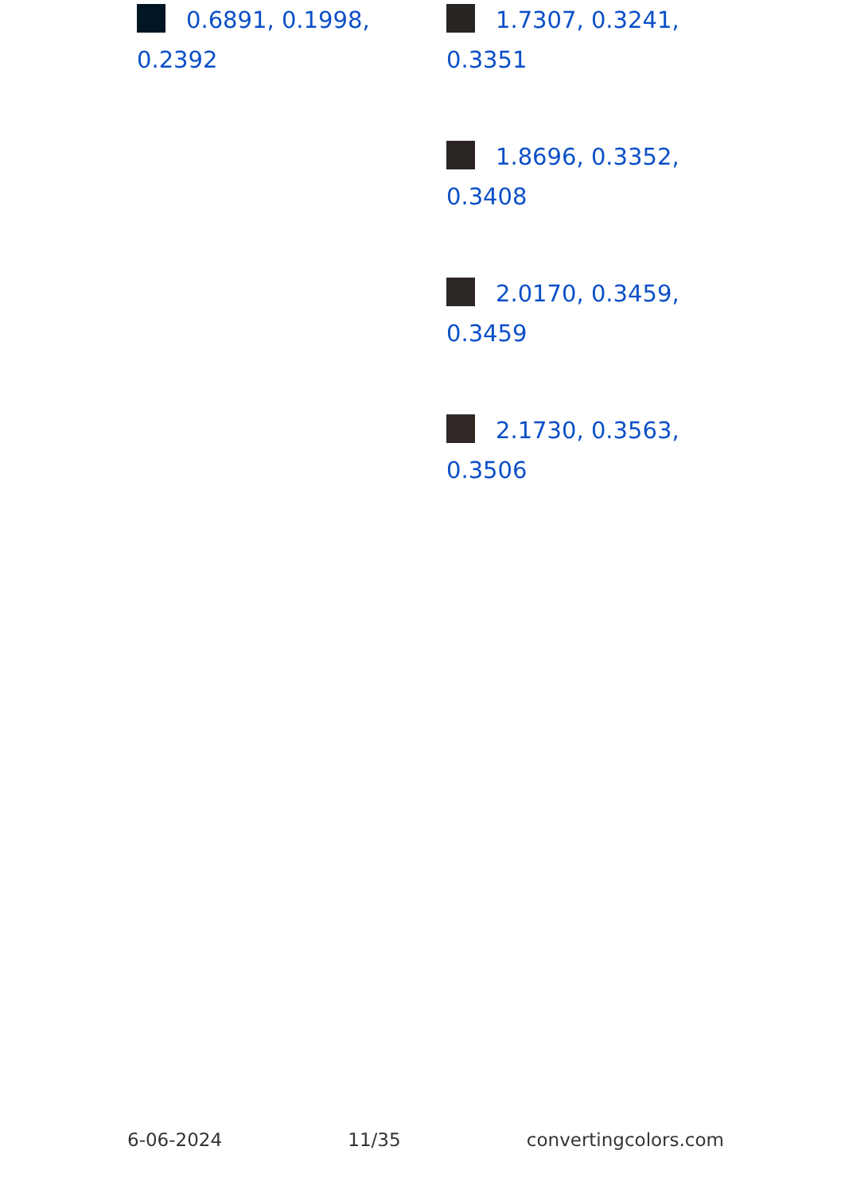0.6891, 0.1998, 0.2392
1.7307, 0.3241, 0.3351
1.8696, 0.3352, 0.3408
2.0170, 0.3459, 0.3459
2.1730, 0.3563, 0.3506
6-06-2024 11/35 convertingcolors.com